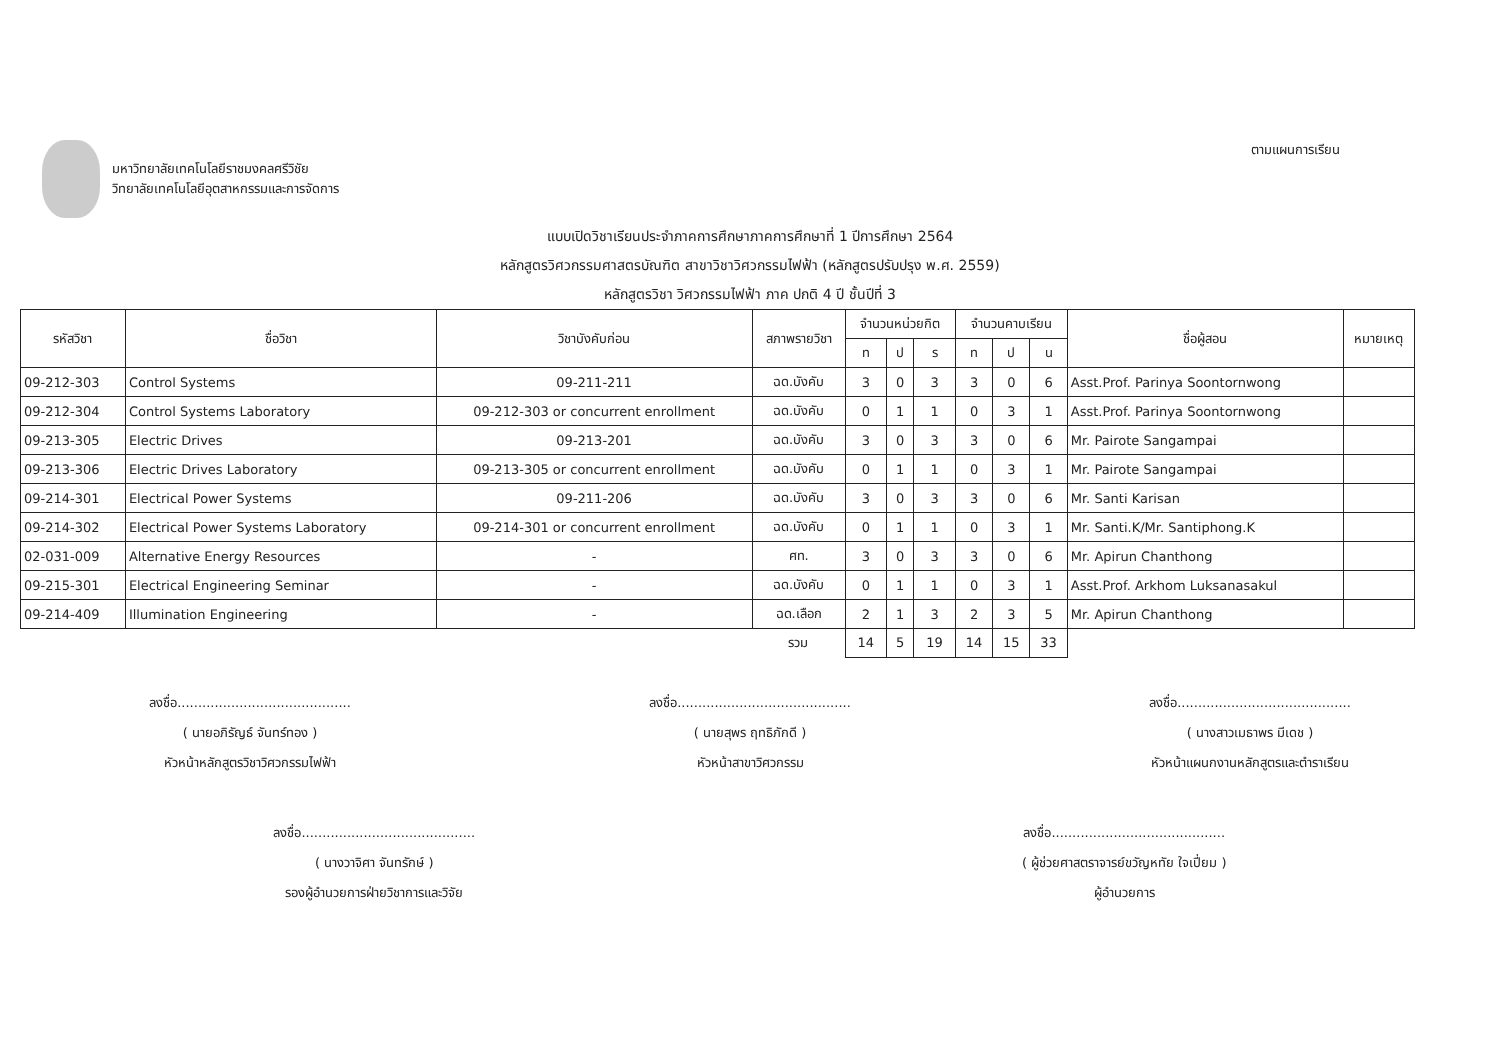มหาวิทยาลัยเทคโนโลยีราชมงคลศรีวิชัย
วิทยาลัยเทคโนโลยีอุตสาหกรรมและการจัดการ
ตามแผนการเรียน
แบบเปิดวิชาเรียนประจำภาคการศึกษาภาคการศึกษาที่ 1 ปีการศึกษา 2564
หลักสูตรวิศวกรรมศาสตรบัณฑิต สาขาวิชาวิศวกรรมไฟฟ้า (หลักสูตรปรับปรุง พ.ศ. 2559)
หลักสูตรวิชา วิศวกรรมไฟฟ้า ภาค ปกติ 4 ปี ชั้นปีที่ 3
| รหัสวิชา | ชื่อวิชา | วิชาบังคับก่อน | สภาพรายวิชา | จำนวนหน่วยกิต | | | จำนวนคาบเรียน | | | ชื่อผู้สอน | หมายเหตุ |
| --- | --- | --- | --- | --- | --- | --- | --- | --- | --- | --- | --- |
| | | | | ท | ป | ร | ท | ป | น | | |
| 09-212-303 | Control Systems | 09-211-211 | ฉด.บังคับ | 3 | 0 | 3 | 3 | 0 | 6 | Asst.Prof. Parinya Soontornwong | |
| 09-212-304 | Control Systems Laboratory | 09-212-303 or concurrent enrollment | ฉด.บังคับ | 0 | 1 | 1 | 0 | 3 | 1 | Asst.Prof. Parinya Soontornwong | |
| 09-213-305 | Electric Drives | 09-213-201 | ฉด.บังคับ | 3 | 0 | 3 | 3 | 0 | 6 | Mr. Pairote Sangampai | |
| 09-213-306 | Electric Drives Laboratory | 09-213-305 or concurrent enrollment | ฉด.บังคับ | 0 | 1 | 1 | 0 | 3 | 1 | Mr. Pairote Sangampai | |
| 09-214-301 | Electrical Power Systems | 09-211-206 | ฉด.บังคับ | 3 | 0 | 3 | 3 | 0 | 6 | Mr. Santi Karisan | |
| 09-214-302 | Electrical Power Systems Laboratory | 09-214-301 or concurrent enrollment | ฉด.บังคับ | 0 | 1 | 1 | 0 | 3 | 1 | Mr. Santi.K/Mr. Santiphong.K | |
| 02-031-009 | Alternative Energy Resources | - | ศท. | 3 | 0 | 3 | 3 | 0 | 6 | Mr. Apirun Chanthong | |
| 09-215-301 | Electrical Engineering Seminar | - | ฉด.บังคับ | 0 | 1 | 1 | 0 | 3 | 1 | Asst.Prof. Arkhom Luksanasakul | |
| 09-214-409 | Illumination Engineering | - | ฉด.เลือก | 2 | 1 | 3 | 2 | 3 | 5 | Mr. Apirun Chanthong | |
| | | | รวม | 14 | 5 | 19 | 14 | 15 | 33 | | |
ลงชื่อ..........................................
( นายอภิรัญธ์ จันทร์ทอง )
หัวหน้าหลักสูตรวิชาวิศวกรรมไฟฟ้า
ลงชื่อ..........................................
( นายสุพร ฤทธิภักดี )
หัวหน้าสาขาวิศวกรรม
ลงชื่อ..........................................
( นางสาวเมธาพร มีเดช )
หัวหน้าแผนกงานหลักสูตรและตำราเรียน
ลงชื่อ..........................................
( นางวาจิศา จันทรักษ์ )
รองผู้อำนวยการฝ่ายวิชาการและวิจัย
ลงชื่อ..........................................
( ผู้ช่วยศาสตราจารย์ขวัญหทัย ใจเปี่ยม )
ผู้อำนวยการ